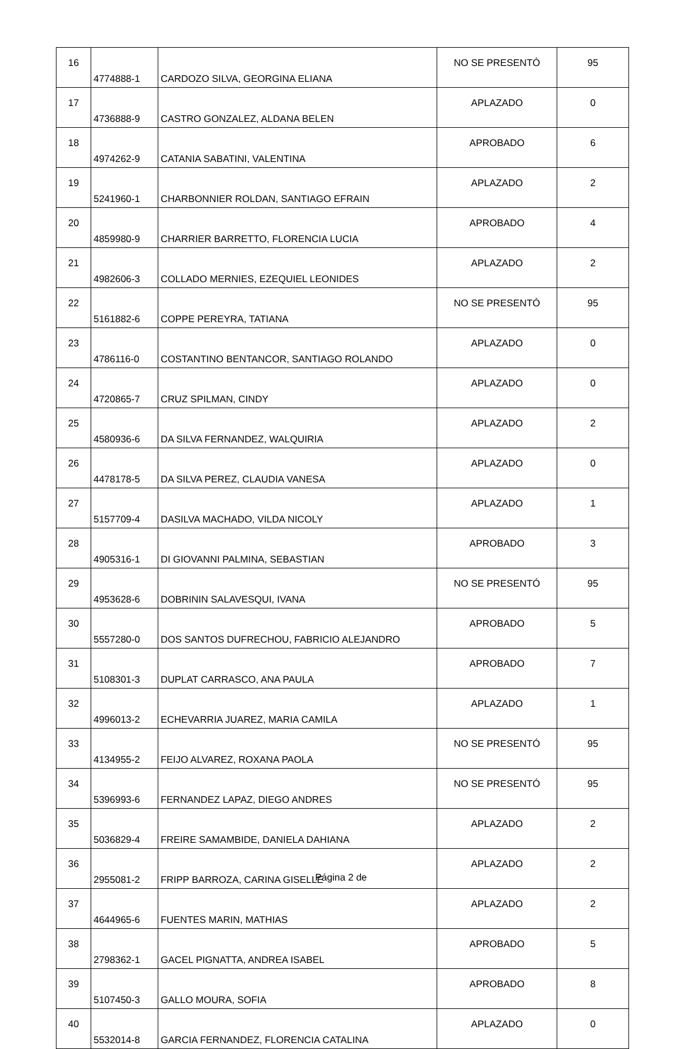| 16 | 4774888-1 | CARDOZO SILVA, GEORGINA ELIANA | NO SE PRESENTÓ | 95 |
| 17 | 4736888-9 | CASTRO GONZALEZ, ALDANA BELEN | APLAZADO | 0 |
| 18 | 4974262-9 | CATANIA SABATINI, VALENTINA | APROBADO | 6 |
| 19 | 5241960-1 | CHARBONNIER ROLDAN, SANTIAGO EFRAIN | APLAZADO | 2 |
| 20 | 4859980-9 | CHARRIER BARRETTO, FLORENCIA LUCIA | APROBADO | 4 |
| 21 | 4982606-3 | COLLADO MERNIES, EZEQUIEL LEONIDES | APLAZADO | 2 |
| 22 | 5161882-6 | COPPE PEREYRA, TATIANA | NO SE PRESENTÓ | 95 |
| 23 | 4786116-0 | COSTANTINO BENTANCOR, SANTIAGO ROLANDO | APLAZADO | 0 |
| 24 | 4720865-7 | CRUZ SPILMAN, CINDY | APLAZADO | 0 |
| 25 | 4580936-6 | DA SILVA FERNANDEZ, WALQUIRIA | APLAZADO | 2 |
| 26 | 4478178-5 | DA SILVA PEREZ, CLAUDIA VANESA | APLAZADO | 0 |
| 27 | 5157709-4 | DASILVA MACHADO, VILDA NICOLY | APLAZADO | 1 |
| 28 | 4905316-1 | DI GIOVANNI PALMINA, SEBASTIAN | APROBADO | 3 |
| 29 | 4953628-6 | DOBRININ SALAVESQUI, IVANA | NO SE PRESENTÓ | 95 |
| 30 | 5557280-0 | DOS SANTOS DUFRECHOU, FABRICIO ALEJANDRO | APROBADO | 5 |
| 31 | 5108301-3 | DUPLAT CARRASCO, ANA PAULA | APROBADO | 7 |
| 32 | 4996013-2 | ECHEVARRIA JUAREZ, MARIA CAMILA | APLAZADO | 1 |
| 33 | 4134955-2 | FEIJO ALVAREZ, ROXANA PAOLA | NO SE PRESENTÓ | 95 |
| 34 | 5396993-6 | FERNANDEZ LAPAZ, DIEGO ANDRES | NO SE PRESENTÓ | 95 |
| 35 | 5036829-4 | FREIRE SAMAMBIDE, DANIELA DAHIANA | APLAZADO | 2 |
| 36 | 2955081-2 | FRIPP BARROZA, CARINA GISELLE | APLAZADO | 2 |
| 37 | 4644965-6 | FUENTES MARIN, MATHIAS | APLAZADO | 2 |
| 38 | 2798362-1 | GACEL PIGNATTA, ANDREA ISABEL | APROBADO | 5 |
| 39 | 5107450-3 | GALLO MOURA, SOFIA | APROBADO | 8 |
| 40 | 5532014-8 | GARCIA FERNANDEZ, FLORENCIA CATALINA | APLAZADO | 0 |
Página 2 de